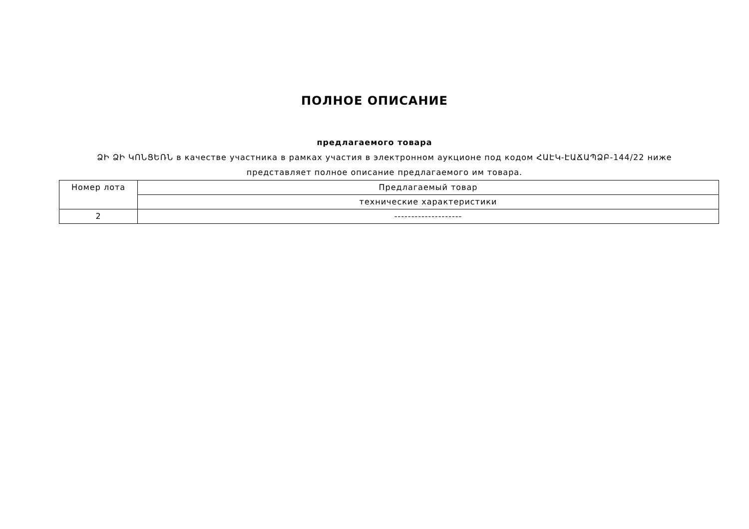ПОЛНОЕ ОПИСАНИЕ
предлагаемого товара
ՁԻ ՁԻ ԿՈՆՑԵՌՆ в качестве участника в рамках участия в электронном аукционе под кодом ՀԱԷԿ-ԷԱՃԱՊՁԲ-144/22 ниже представляет полное описание предлагаемого им товара.
| Номер лота | Предлагаемый товар |
| | технические характеристики |
| 2 | -------------------- |